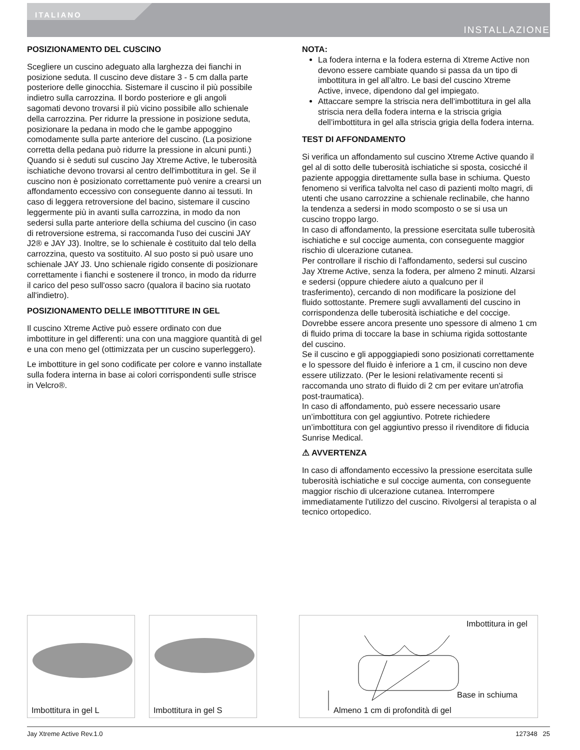ITALIANO
INSTALLAZIONE
POSIZIONAMENTO DEL CUSCINO
Scegliere un cuscino adeguato alla larghezza dei fianchi in posizione seduta. Il cuscino deve distare 3 - 5 cm dalla parte posteriore delle ginocchia. Sistemare il cuscino il più possibile indietro sulla carrozzina. Il bordo posteriore e gli angoli sagomati devono trovarsi il più vicino possibile allo schienale della carrozzina. Per ridurre la pressione in posizione seduta, posizionare la pedana in modo che le gambe appoggino comodamente sulla parte anteriore del cuscino. (La posizione corretta della pedana può ridurre la pressione in alcuni punti.)
Quando si è seduti sul cuscino Jay Xtreme Active, le tuberosità ischiatiche devono trovarsi al centro dell'imbottitura in gel. Se il cuscino non è posizionato correttamente può venire a crearsi un affondamento eccessivo con conseguente danno ai tessuti. In caso di leggera retroversione del bacino, sistemare il cuscino leggermente più in avanti sulla carrozzina, in modo da non sedersi sulla parte anteriore della schiuma del cuscino (in caso di retroversione estrema, si raccomanda l'uso dei cuscini JAY J2® e JAY J3). Inoltre, se lo schienale è costituito dal telo della carrozzina, questo va sostituito. Al suo posto si può usare uno schienale JAY J3. Uno schienale rigido consente di posizionare correttamente i fianchi e sostenere il tronco, in modo da ridurre il carico del peso sull'osso sacro (qualora il bacino sia ruotato all'indietro).
POSIZIONAMENTO DELLE IMBOTTITURE IN GEL
Il cuscino Xtreme Active può essere ordinato con due imbottiture in gel differenti: una con una maggiore quantità di gel e una con meno gel (ottimizzata per un cuscino superleggero).
Le imbottiture in gel sono codificate per colore e vanno installate sulla fodera interna in base ai colori corrispondenti sulle strisce in Velcro®.
NOTA:
La fodera interna e la fodera esterna di Xtreme Active non devono essere cambiate quando si passa da un tipo di imbottitura in gel all’altro. Le basi del cuscino Xtreme Active, invece, dipendono dal gel impiegato.
Attaccare sempre la striscia nera dell’imbottitura in gel alla striscia nera della fodera interna e la striscia grigia dell’imbottitura in gel alla striscia grigia della fodera interna.
TEST DI AFFONDAMENTO
Si verifica un affondamento sul cuscino Xtreme Active quando il gel al di sotto delle tuberosità ischiatiche si sposta, cosicché il paziente appoggia direttamente sulla base in schiuma. Questo fenomeno si verifica talvolta nel caso di pazienti molto magri, di utenti che usano carrozzine a schienale reclinabile, che hanno la tendenza a sedersi in modo scomposto o se si usa un cuscino troppo largo.
In caso di affondamento, la pressione esercitata sulle tuberosità ischiatiche e sul coccige aumenta, con conseguente maggior rischio di ulcerazione cutanea.
Per controllare il rischio di l’affondamento, sedersi sul cuscino Jay Xtreme Active, senza la fodera, per almeno 2 minuti. Alzarsi e sedersi (oppure chiedere aiuto a qualcuno per il trasferimento), cercando di non modificare la posizione del fluido sottostante. Premere sugli avvallamenti del cuscino in corrispondenza delle tuberosità ischiatiche e del coccige. Dovrebbe essere ancora presente uno spessore di almeno 1 cm di fluido prima di toccare la base in schiuma rigida sottostante del cuscino.
Se il cuscino e gli appoggiapiedi sono posizionati correttamente e lo spessore del fluido è inferiore a 1 cm, il cuscino non deve essere utilizzato. (Per le lesioni relativamente recenti si raccomanda uno strato di fluido di 2 cm per evitare un'atrofia post-traumatica).
In caso di affondamento, può essere necessario usare un’imbottitura con gel aggiuntivo. Potrete richiedere un’imbottitura con gel aggiuntivo presso il rivenditore di fiducia Sunrise Medical.
⚠ AVVERTENZA
In caso di affondamento eccessivo la pressione esercitata sulle tuberosità ischiatiche e sul coccige aumenta, con conseguente maggior rischio di ulcerazione cutanea. Interrompere immediatamente l'utilizzo del cuscino. Rivolgersi al terapista o al tecnico ortopedico.
Imbottitura in gel L
Imbottitura in gel S
Imbottitura in gel
Base in schiuma
Almeno 1 cm di profondità di gel
Jay Xtreme Active Rev.1.0 127348 25